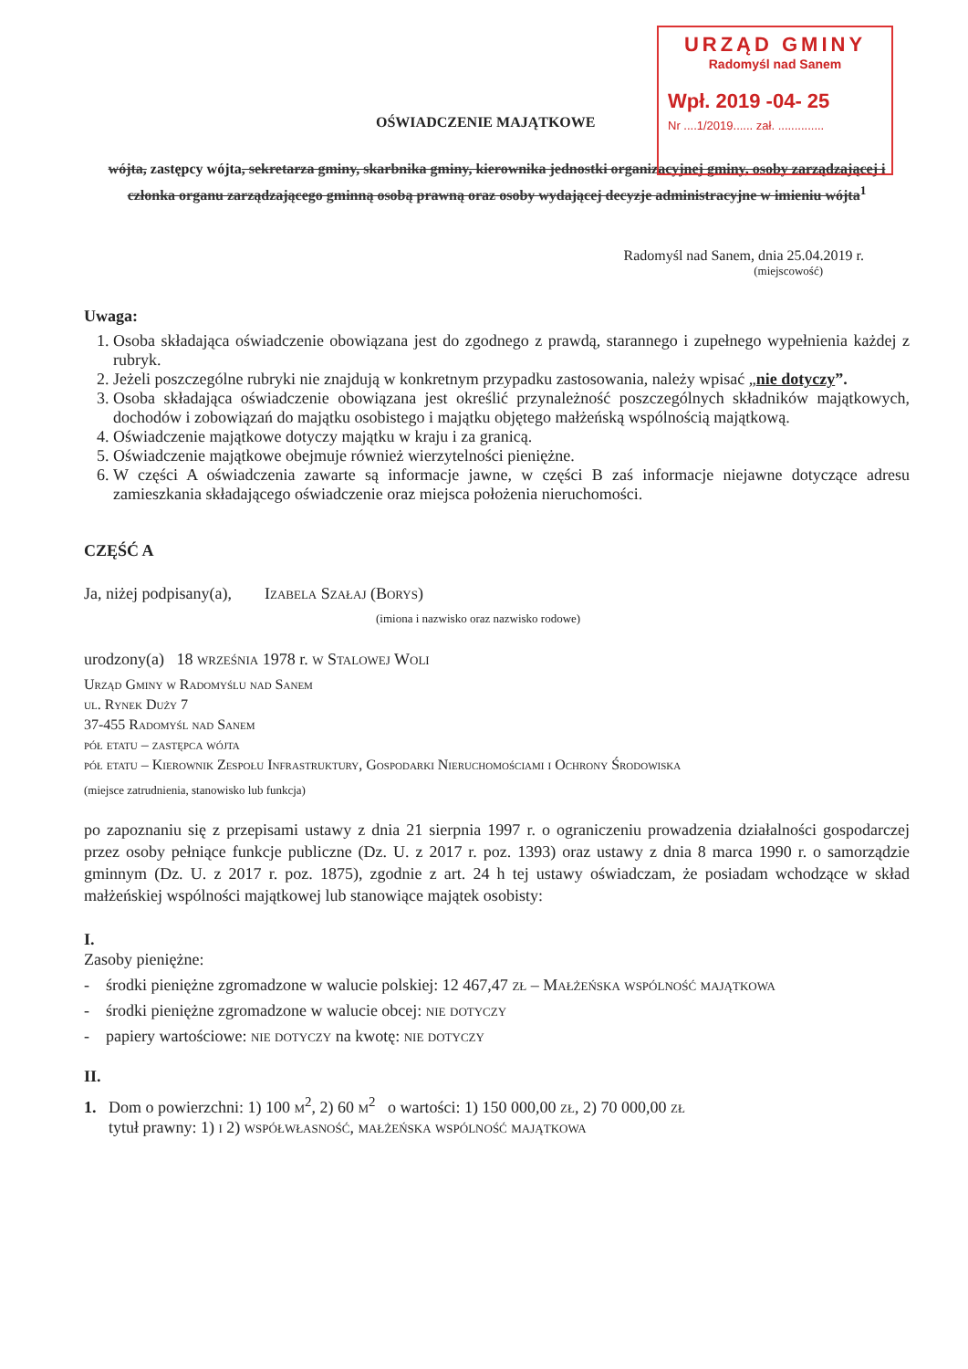URZĄD GMINY
Radomyśl nad Sanem
Wpł. 2019 -04- 25
Nr ....1/2019...... zał. ..............
OŚWIADCZENIE MAJĄTKOWE
wójta, zastępcy wójta, sekretarza gminy, skarbnika gminy, kierownika jednostki organizacyjnej gminy, osoby zarządzającej i członka organu zarządzającego gminną osobą prawną oraz osoby wydającej decyzje administracyjne w imieniu wójta<sup>1</sup>
Radomyśl nad Sanem, dnia 25.04.2019 r.
(miejscowość)
Uwaga:
1. Osoba składająca oświadczenie obowiązana jest do zgodnego z prawdą, starannego i zupełnego wypełnienia każdej z rubryk.
2. Jeżeli poszczególne rubryki nie znajdują w konkretnym przypadku zastosowania, należy wpisać „nie dotyczy”.
3. Osoba składająca oświadczenie obowiązana jest określić przynależność poszczególnych składników majątkowych, dochodów i zobowiązań do majątku osobistego i majątku objętego małżeńską wspólnością majątkową.
4. Oświadczenie majątkowe dotyczy majątku w kraju i za granicą.
5. Oświadczenie majątkowe obejmuje również wierzytelności pieniężne.
6. W części A oświadczenia zawarte są informacje jawne, w części B zaś informacje niejawne dotyczące adresu zamieszkania składającego oświadczenie oraz miejsca położenia nieruchomości.
CZĘŚĆ A
Ja, niżej podpisany(a), Izabela Szałaj (Borys)
(imiona i nazwisko oraz nazwisko rodowe)
urodzony(a) 18 września 1978 r. w Stalowej Woli
Urząd Gminy w Radomyślu nad Sanem
ul. Rynek Duży 7
37-455 Radomyśl nad Sanem
pół etatu – zastępca wójta
pół etatu – Kierownik Zespołu Infrastruktury, Gospodarki Nieruchomościami i Ochrony Środowiska
(miejsce zatrudnienia, stanowisko lub funkcja)
po zapoznaniu się z przepisami ustawy z dnia 21 sierpnia 1997 r. o ograniczeniu prowadzenia działalności gospodarczej przez osoby pełniące funkcje publiczne (Dz. U. z 2017 r. poz. 1393) oraz ustawy z dnia 8 marca 1990 r. o samorządzie gminnym (Dz. U. z 2017 r. poz. 1875), zgodnie z art. 24 h tej ustawy oświadczam, że posiadam wchodzące w skład małżeńskiej wspólności majątkowej lub stanowiące majątek osobisty:
I.
Zasoby pieniężne:
- środki pieniężne zgromadzone w walucie polskiej: 12 467,47 zł – Małżeńska wspólność majątkowa
- środki pieniężne zgromadzone w walucie obcej: nie dotyczy
- papiery wartościowe: nie dotyczy na kwotę: nie dotyczy
II.
1. Dom o powierzchni: 1) 100 m<sup>2</sup>, 2) 60 m<sup>2</sup> o wartości: 1) 150 000,00 zł, 2) 70 000,00 zł
tytuł prawny: 1) i 2) współwłasność, małżeńska wspólność majątkowa